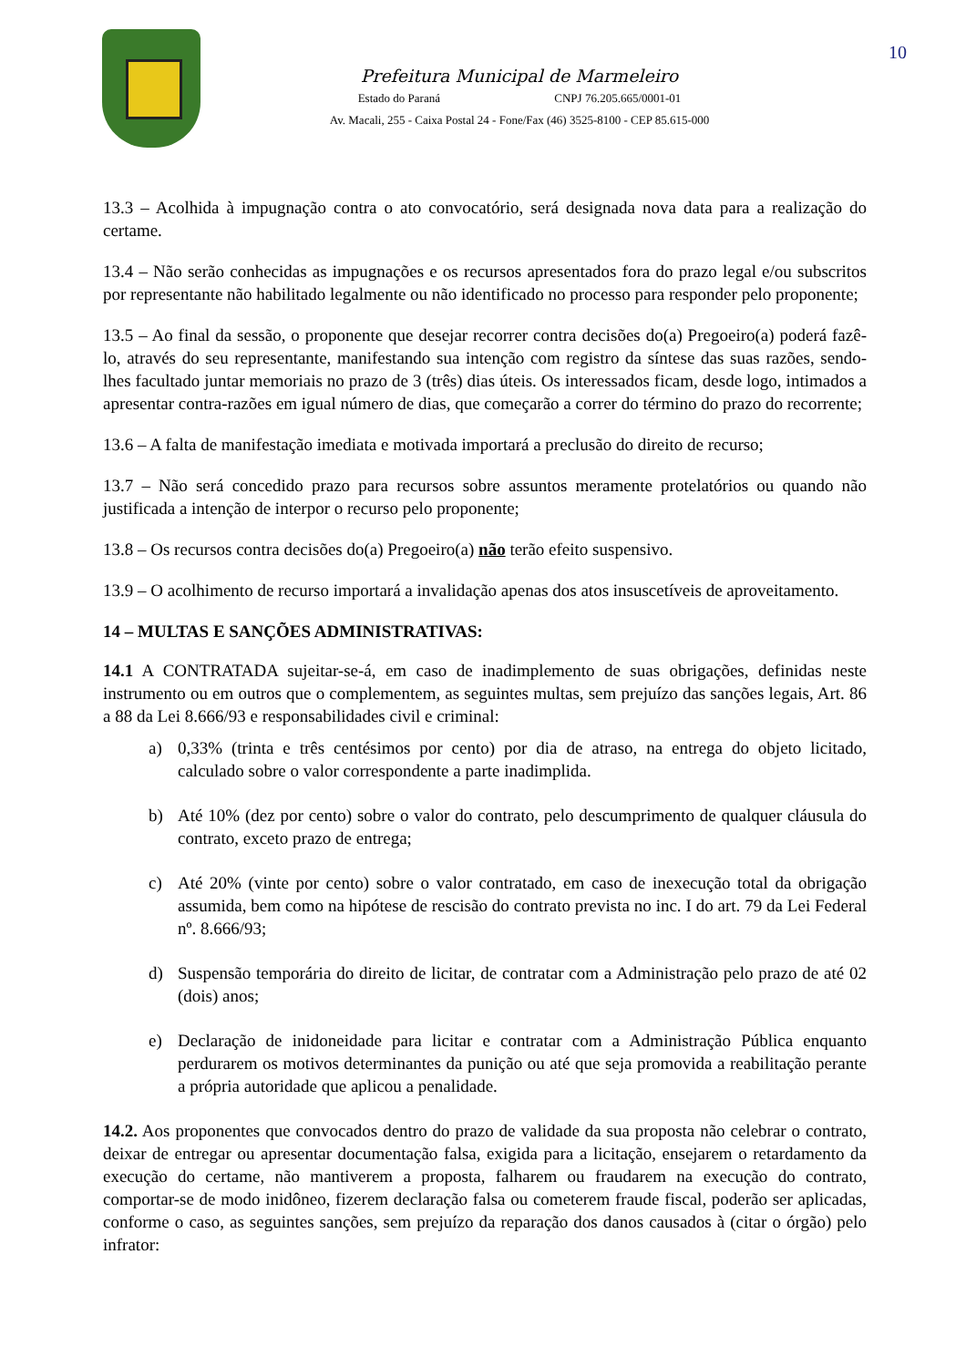10
Prefeitura Municipal de Marmeleiro
Estado do Paraná CNPJ 76.205.665/0001-01
Av. Macali, 255 - Caixa Postal 24 - Fone/Fax (46) 3525-8100 - CEP 85.615-000
13.3 – Acolhida à impugnação contra o ato convocatório, será designada nova data para a realização do certame.
13.4 – Não serão conhecidas as impugnações e os recursos apresentados fora do prazo legal e/ou subscritos por representante não habilitado legalmente ou não identificado no processo para responder pelo proponente;
13.5 – Ao final da sessão, o proponente que desejar recorrer contra decisões do(a) Pregoeiro(a) poderá fazê-lo, através do seu representante, manifestando sua intenção com registro da síntese das suas razões, sendo-lhes facultado juntar memoriais no prazo de 3 (três) dias úteis. Os interessados ficam, desde logo, intimados a apresentar contra-razões em igual número de dias, que começarão a correr do término do prazo do recorrente;
13.6 – A falta de manifestação imediata e motivada importará a preclusão do direito de recurso;
13.7 – Não será concedido prazo para recursos sobre assuntos meramente protelatórios ou quando não justificada a intenção de interpor o recurso pelo proponente;
13.8 – Os recursos contra decisões do(a) Pregoeiro(a) não terão efeito suspensivo.
13.9 – O acolhimento de recurso importará a invalidação apenas dos atos insuscetíveis de aproveitamento.
14 – MULTAS E SANÇÕES ADMINISTRATIVAS:
14.1 A CONTRATADA sujeitar-se-á, em caso de inadimplemento de suas obrigações, definidas neste instrumento ou em outros que o complementem, as seguintes multas, sem prejuízo das sanções legais, Art. 86 a 88 da Lei 8.666/93 e responsabilidades civil e criminal:
a) 0,33% (trinta e três centésimos por cento) por dia de atraso, na entrega do objeto licitado, calculado sobre o valor correspondente a parte inadimplida.
b) Até 10% (dez por cento) sobre o valor do contrato, pelo descumprimento de qualquer cláusula do contrato, exceto prazo de entrega;
c) Até 20% (vinte por cento) sobre o valor contratado, em caso de inexecução total da obrigação assumida, bem como na hipótese de rescisão do contrato prevista no inc. I do art. 79 da Lei Federal nº. 8.666/93;
d) Suspensão temporária do direito de licitar, de contratar com a Administração pelo prazo de até 02 (dois) anos;
e) Declaração de inidoneidade para licitar e contratar com a Administração Pública enquanto perdurarem os motivos determinantes da punição ou até que seja promovida a reabilitação perante a própria autoridade que aplicou a penalidade.
14.2. Aos proponentes que convocados dentro do prazo de validade da sua proposta não celebrar o contrato, deixar de entregar ou apresentar documentação falsa, exigida para a licitação, ensejarem o retardamento da execução do certame, não mantiverem a proposta, falharem ou fraudarem na execução do contrato, comportar-se de modo inidôneo, fizerem declaração falsa ou cometerem fraude fiscal, poderão ser aplicadas, conforme o caso, as seguintes sanções, sem prejuízo da reparação dos danos causados à (citar o órgão) pelo infrator: